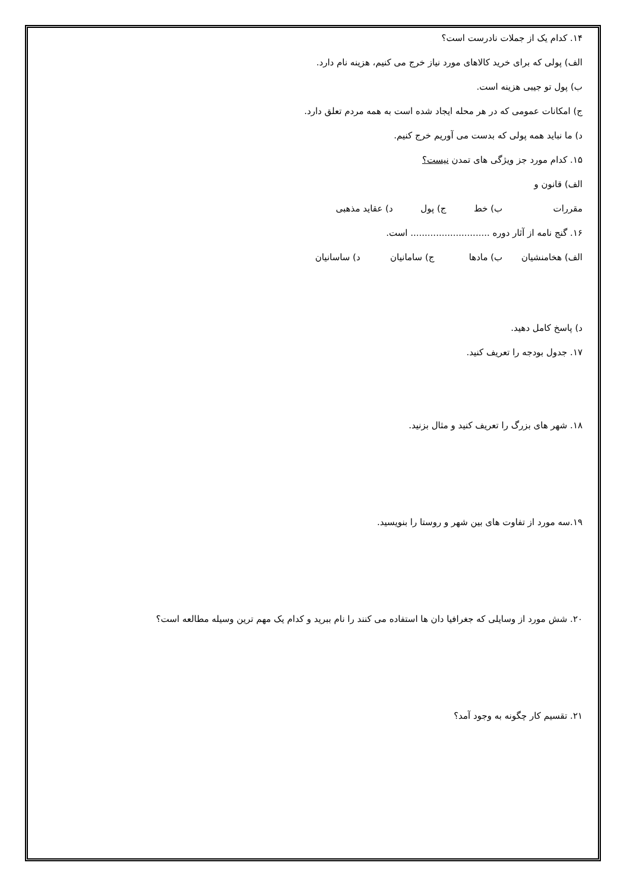۱۴. کدام یک از جملات نادرست است؟
الف) پولی که برای خرید کالاهای مورد نیاز خرج می کنیم، هزینه نام دارد.
ب) پول تو جیبی هزینه است.
ج) امکانات عمومی که در هر محله ایجاد شده است به همه مردم تعلق دارد.
د) ما نباید همه پولی که بدست می آوریم خرج کنیم.
۱۵. کدام مورد جز ویژگی های تمدن نیست؟
الف) قانون و مقررات ب) خط ج) پول د) عقاید مذهبی
۱۶. گنج نامه از آثار دوره ............................ است.
الف) هخامنشیان ب) مادها ج) سامانیان د) ساسانیان
د) پاسخ کامل دهید.
۱۷. جدول بودجه را تعریف کنید.
۱۸. شهر های بزرگ را تعریف کنید و مثال بزنید.
۱۹.سه مورد از تفاوت های بین شهر و روستا را بنویسید.
۲۰. شش مورد از وسایلی که جغرافیا دان ها استفاده می کنند را نام ببرید و کدام یک مهم ترین وسیله مطالعه است؟
۲۱. تقسیم کار چگونه به وجود آمد؟